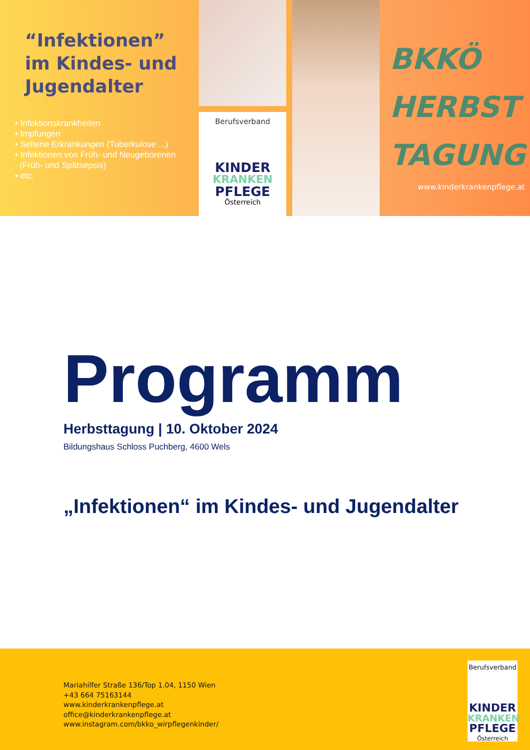“Infektionen”
im Kindes- und
Jugendalter
• Infektionskrankheiten
• Impfungen
• Seltene Erkrankungen (Tuberkulose ...)
• Infektionen von Früh- und Neugeborenen
(Früh- und Spätsepsis)
• etc.
Berufsverband
KINDER
KRANKEN
PFLEGE
Österreich
BKKÖ
HERBST
TAGUNG
www.kinderkrankenpflege.at
Programm
Herbsttagung | 10. Oktober 2024
Bildungshaus Schloss Puchberg, 4600 Wels
„Infektionen“ im Kindes- und Jugendalter
Mariahilfer Straße 136/Top 1.04, 1150 Wien
+43 664 75163144
www.kinderkrankenpflege.at
office@kinderkrankenpflege.at
www.instagram.com/bkko_wirpflegenkinder/
Berufsverband
KINDER
KRANKEN
PFLEGE
Österreich